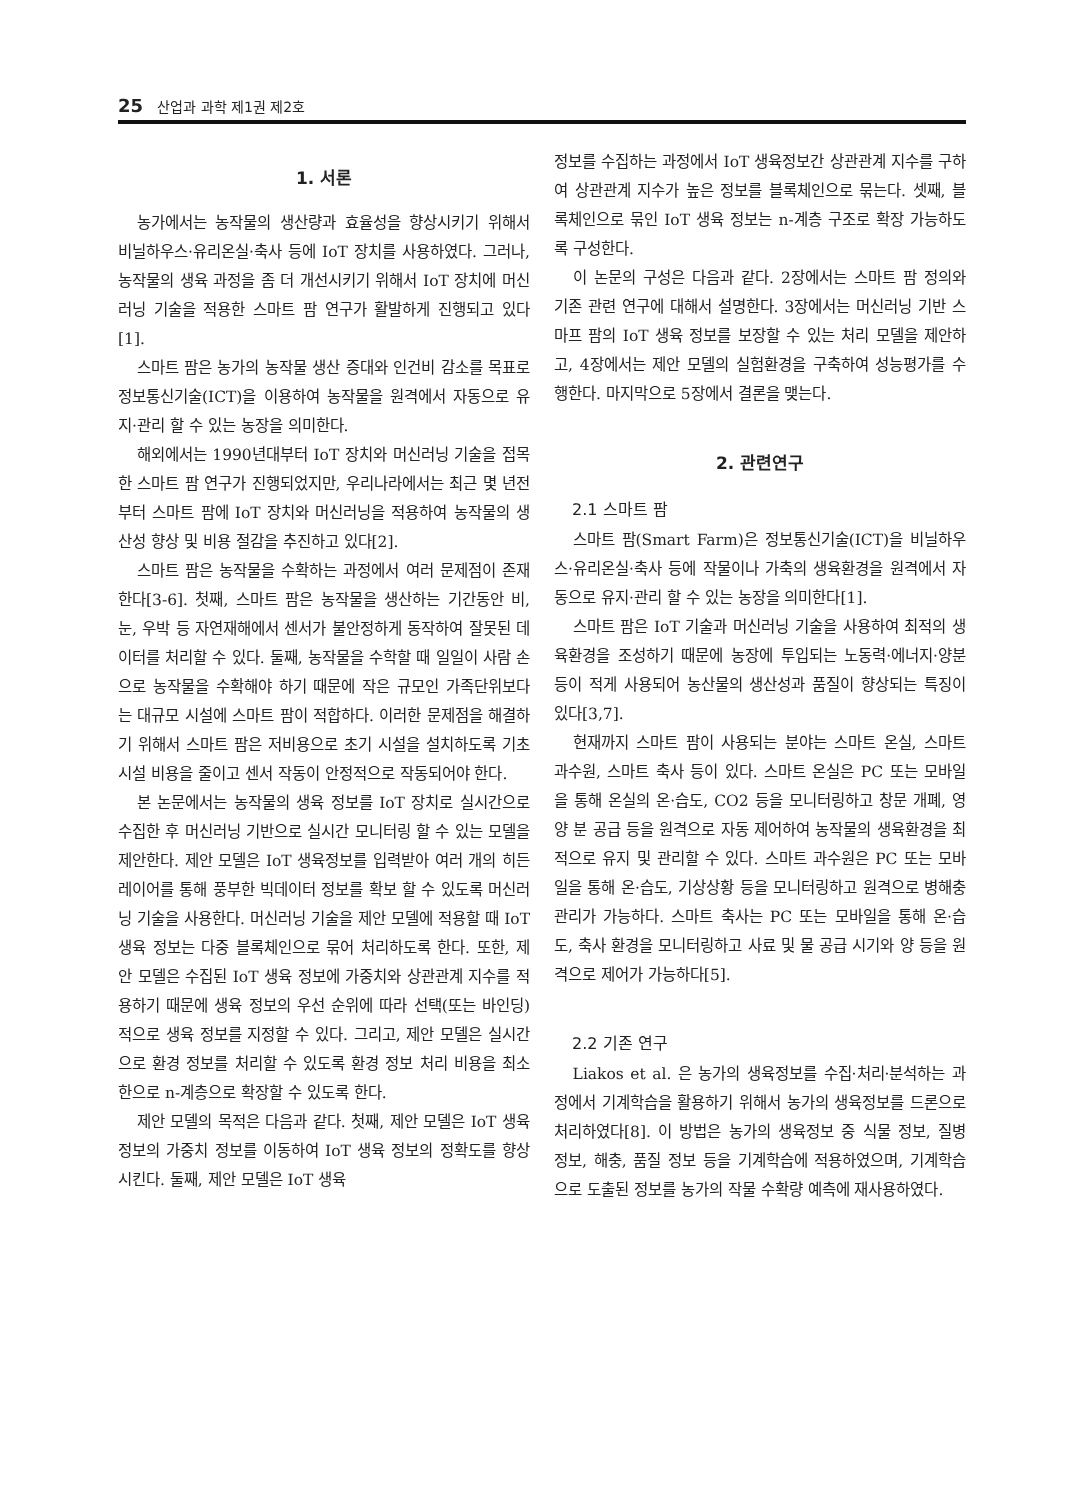25 산업과 과학 제1권 제2호
1. 서론
농가에서는 농작물의 생산량과 효율성을 향상시키기 위해서 비닐하우스·유리온실·축사 등에 IoT 장치를 사용하였다. 그러나, 농작물의 생육 과정을 좀 더 개선시키기 위해서 IoT 장치에 머신러닝 기술을 적용한 스마트 팜 연구가 활발하게 진행되고 있다[1].
스마트 팜은 농가의 농작물 생산 증대와 인건비 감소를 목표로 정보통신기술(ICT)을 이용하여 농작물을 원격에서 자동으로 유지·관리 할 수 있는 농장을 의미한다.
해외에서는 1990년대부터 IoT 장치와 머신러닝 기술을 접목한 스마트 팜 연구가 진행되었지만, 우리나라에서는 최근 몇 년전부터 스마트 팜에 IoT 장치와 머신러닝을 적용하여 농작물의 생산성 향상 및 비용 절감을 추진하고 있다[2].
스마트 팜은 농작물을 수확하는 과정에서 여러 문제점이 존재한다[3-6]. 첫째, 스마트 팜은 농작물을 생산하는 기간동안 비, 눈, 우박 등 자연재해에서 센서가 불안정하게 동작하여 잘못된 데이터를 처리할 수 있다. 둘째, 농작물을 수학할 때 일일이 사람 손으로 농작물을 수확해야 하기 때문에 작은 규모인 가족단위보다는 대규모 시설에 스마트 팜이 적합하다. 이러한 문제점을 해결하기 위해서 스마트 팜은 저비용으로 초기 시설을 설치하도록 기초 시설 비용을 줄이고 센서 작동이 안정적으로 작동되어야 한다.
본 논문에서는 농작물의 생육 정보를 IoT 장치로 실시간으로 수집한 후 머신러닝 기반으로 실시간 모니터링 할 수 있는 모델을 제안한다. 제안 모델은 IoT 생육정보를 입력받아 여러 개의 히든 레이어를 통해 풍부한 빅데이터 정보를 확보 할 수 있도록 머신러닝 기술을 사용한다. 머신러닝 기술을 제안 모델에 적용할 때 IoT 생육 정보는 다중 블록체인으로 묶어 처리하도록 한다. 또한, 제안 모델은 수집된 IoT 생육 정보에 가중치와 상관관계 지수를 적용하기 때문에 생육 정보의 우선 순위에 따라 선택(또는 바인딩)적으로 생육 정보를 지정할 수 있다. 그리고, 제안 모델은 실시간으로 환경 정보를 처리할 수 있도록 환경 정보 처리 비용을 최소한으로 n-계층으로 확장할 수 있도록 한다.
제안 모델의 목적은 다음과 같다. 첫째, 제안 모델은 IoT 생육 정보의 가중치 정보를 이동하여 IoT 생육 정보의 정확도를 향상시킨다. 둘째, 제안 모델은 IoT 생육
정보를 수집하는 과정에서 IoT 생육정보간 상관관계 지수를 구하여 상관관계 지수가 높은 정보를 블록체인으로 묶는다. 셋째, 블록체인으로 묶인 IoT 생육 정보는 n-계층 구조로 확장 가능하도록 구성한다.
이 논문의 구성은 다음과 같다. 2장에서는 스마트 팜 정의와 기존 관련 연구에 대해서 설명한다. 3장에서는 머신러닝 기반 스마프 팜의 IoT 생육 정보를 보장할 수 있는 처리 모델을 제안하고, 4장에서는 제안 모델의 실험환경을 구축하여 성능평가를 수행한다. 마지막으로 5장에서 결론을 맺는다.
2. 관련연구
2.1 스마트 팜
스마트 팜(Smart Farm)은 정보통신기술(ICT)을 비닐하우스·유리온실·축사 등에 작물이나 가축의 생육환경을 원격에서 자동으로 유지·관리 할 수 있는 농장을 의미한다[1].
스마트 팜은 IoT 기술과 머신러닝 기술을 사용하여 최적의 생육환경을 조성하기 때문에 농장에 투입되는 노동력·에너지·양분 등이 적게 사용되어 농산물의 생산성과 품질이 향상되는 특징이 있다[3,7].
현재까지 스마트 팜이 사용되는 분야는 스마트 온실, 스마트 과수원, 스마트 축사 등이 있다. 스마트 온실은 PC 또는 모바일을 통해 온실의 온·습도, CO2 등을 모니터링하고 창문 개폐, 영양 분 공급 등을 원격으로 자동 제어하여 농작물의 생육환경을 최적으로 유지 및 관리할 수 있다. 스마트 과수원은 PC 또는 모바일을 통해 온·습도, 기상상황 등을 모니터링하고 원격으로 병해충 관리가 가능하다. 스마트 축사는 PC 또는 모바일을 통해 온·습도, 축사 환경을 모니터링하고 사료 및 물 공급 시기와 양 등을 원격으로 제어가 가능하다[5].
2.2 기존 연구
Liakos et al. 은 농가의 생육정보를 수집·처리·분석하는 과정에서 기계학습을 활용하기 위해서 농가의 생육정보를 드론으로 처리하였다[8]. 이 방법은 농가의 생육정보 중 식물 정보, 질병 정보, 해충, 품질 정보 등을 기계학습에 적용하였으며, 기계학습으로 도출된 정보를 농가의 작물 수확량 예측에 재사용하였다.